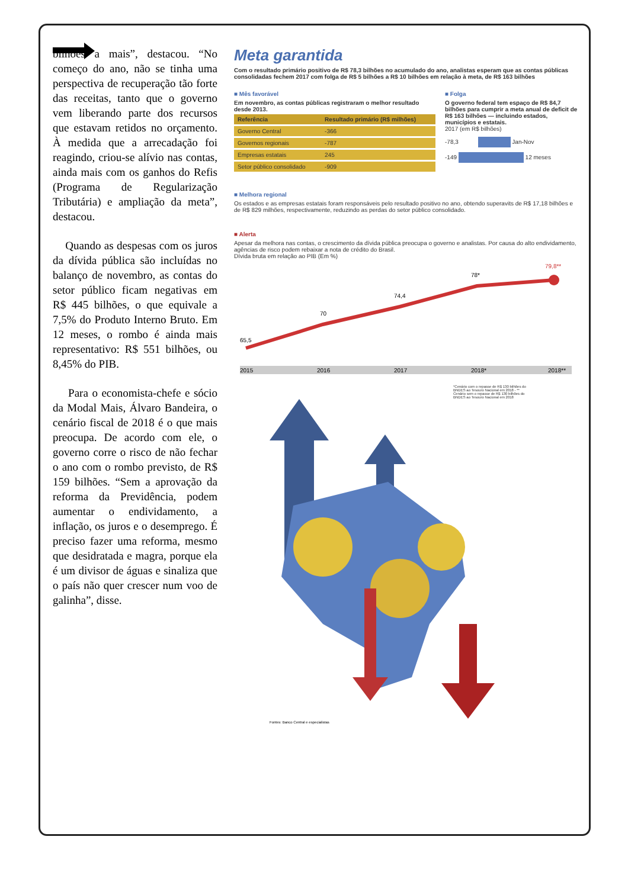bilhões a mais”, destacou. “No começo do ano, não se tinha uma perspectiva de recuperação tão forte das receitas, tanto que o governo vem liberando parte dos recursos que estavam retidos no orçamento. À medida que a arrecadação foi reagindo, criou-se alívio nas contas, ainda mais com os ganhos do Refis (Programa de Regularização Tributária) e ampliação da meta”, destacou.
Quando as despesas com os juros da dívida pública são incluídas no balanço de novembro, as contas do setor público ficam negativas em R$ 445 bilhões, o que equivale a 7,5% do Produto Interno Bruto. Em 12 meses, o rombo é ainda mais representativo: R$ 551 bilhões, ou 8,45% do PIB.
Para o economista-chefe e sócio da Modal Mais, Álvaro Bandeira, o cenário fiscal de 2018 é o que mais preocupa. De acordo com ele, o governo corre o risco de não fechar o ano com o rombo previsto, de R$ 159 bilhões. “Sem a aprovação da reforma da Previdência, podem aumentar o endividamento, a inflação, os juros e o desemprego. É preciso fazer uma reforma, mesmo que desidratada e magra, porque ela é um divisor de águas e sinaliza que o país não quer crescer num voo de galinha”, disse.
Meta garantida
Com o resultado primário positivo de R$ 78,3 bilhões no acumulado do ano, analistas esperam que as contas públicas consolidadas fechem 2017 com folga de R$ 5 bilhões a R$ 10 bilhões em relação à meta, de R$ 163 bilhões
■ Mês favorável
Em novembro, as contas públicas registraram o melhor resultado desde 2013.
| Referência | Resultado primário (R$ milhões) |
| --- | --- |
| Governo Central | -366 |
| Governos regionais | -787 |
| Empresas estatais | 245 |
| Setor público consolidado | -909 |
■ Folga
O governo federal tem espaço de R$ 84,7 bilhões para cumprir a meta anual de deficit de R$ 163 bilhões — incluindo estados, municípios e estatais.
2017 (em R$ bilhões)
-78,3 Jan-Nov
-149 12 meses
■ Melhora regional
Os estados e as empresas estatais foram responsáveis pelo resultado positivo no ano, obtendo superavits de R$ 17,18 bilhões e de R$ 829 milhões, respectivamente, reduzindo as perdas do setor público consolidado.
■ Alerta
Apesar da melhora nas contas, o crescimento da dívida pública preocupa o governo e analistas. Por causa do alto endividamento, agências de risco podem rebaixar a nota de crédito do Brasil.
Dívida bruta em relação ao PIB (Em %)
65,5
70
74,4
78*
79,8**
2015
2016
2017
2018*
2018**
*Cenário com o repasse de R$ 130 bilhões do BNDES ao Tesouro Nacional em 2018 - ** Cenário sem o repasse de R$ 130 bilhões do BNDES ao Tesouro Nacional em 2018
Fontes: Banco Central e especialistas